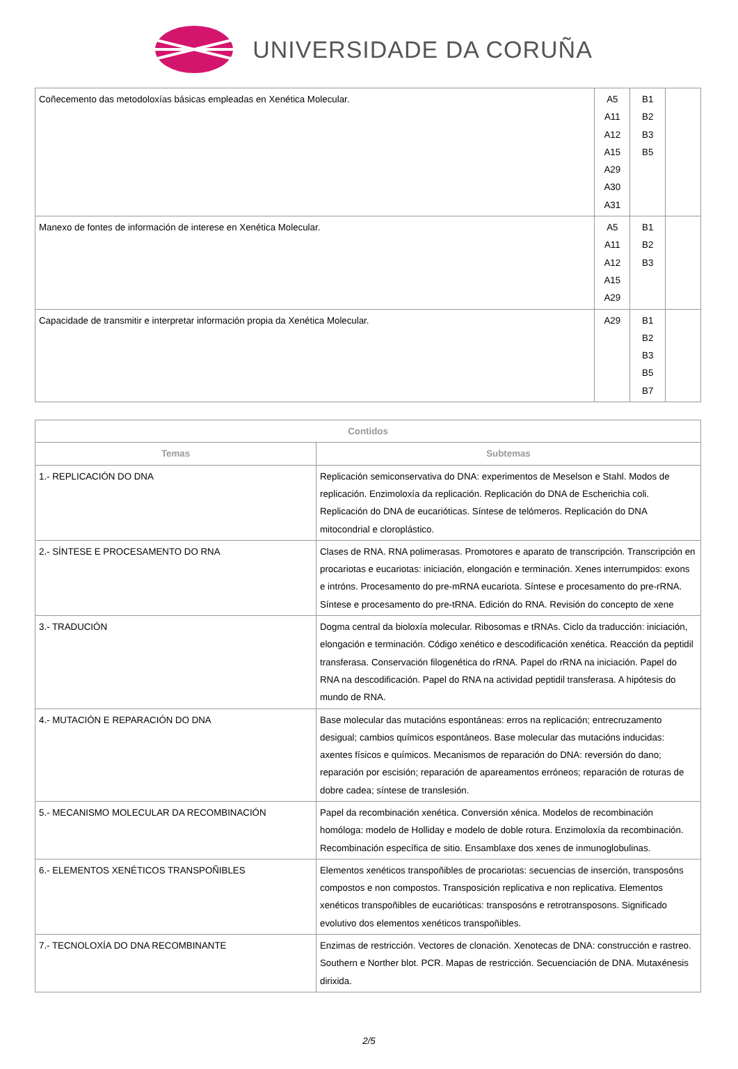UNIVERSIDADE DA CORUÑA
| Coñecemento das metodoloxías básicas empleadas en Xenética Molecular. | A5 A11 A12 A15 A29 A30 A31 | B1 B2 B3 B5 | |
| Manexo de fontes de información de interese en Xenética Molecular. | A5 A11 A12 A15 A29 | B1 B2 B3 | |
| Capacidade de transmitir e interpretar información propia da Xenética Molecular. | A29 | B1 B2 B3 B5 B7 | |
| Contidos | |
| --- | --- |
| Temas | Subtemas |
| 1.- REPLICACIÓN DO DNA | Replicación semiconservativa do DNA: experimentos de Meselson e Stahl. Modos de replicación. Enzimoloxía da replicación. Replicación do DNA de Escherichia coli. Replicación do DNA de eucarióticas. Síntese de telómeros. Replicación do DNA mitocondrial e cloroplástico. |
| 2.- SÍNTESE E PROCESAMENTO DO RNA | Clases de RNA. RNA polimerasas. Promotores e aparato de transcripción. Transcripción en procariotas e eucariotas: iniciación, elongación e terminación. Xenes interrumpidos: exons e intróns. Procesamento do pre-mRNA eucariota. Síntese e procesamento do pre-rRNA. Síntese e procesamento do pre-tRNA. Edición do RNA. Revisión do concepto de xene |
| 3.- TRADUCIÓN | Dogma central da bioloxía molecular. Ribosomas e tRNAs. Ciclo da traducción: iniciación, elongación e terminación. Código xenético e descodificación xenética. Reacción da peptidil transferasa. Conservación filogenética do rRNA. Papel do rRNA na iniciación. Papel do RNA na descodificación. Papel do RNA na actividad peptidil transferasa. A hipótesis do mundo de RNA. |
| 4.- MUTACIÓN E REPARACIÓN DO DNA | Base molecular das mutacións espontáneas: erros na replicación; entrecruzamento desigual; cambios químicos espontáneos. Base molecular das mutacións inducidas: axentes físicos e químicos. Mecanismos de reparación do DNA: reversión do dano; reparación por escisión; reparación de apareamentos erróneos; reparación de roturas de dobre cadea; síntese de translesión. |
| 5.- MECANISMO MOLECULAR DA RECOMBINACIÓN | Papel da recombinación xenética. Conversión xénica. Modelos de recombinación homóloga: modelo de Holliday e modelo de doble rotura. Enzimoloxía da recombinación. Recombinación específica de sitio. Ensamblaxe dos xenes de inmunoglobulinas. |
| 6.- ELEMENTOS XENÉTICOS TRANSPOÑIBLES | Elementos xenéticos transpoñibles de procariotas: secuencias de inserción, transposóns compostos e non compostos. Transposición replicativa e non replicativa. Elementos xenéticos transpoñibles de eucarióticas: transposóns e retrotransposons. Significado evolutivo dos elementos xenéticos transpoñibles. |
| 7.- TECNOLOXÍA DO DNA RECOMBINANTE | Enzimas de restricción. Vectores de clonación. Xenotecas de DNA: construcción e rastreo. Southern e Norther blot. PCR. Mapas de restricción. Secuenciación de DNA. Mutaxénesis dirixida. |
2/5